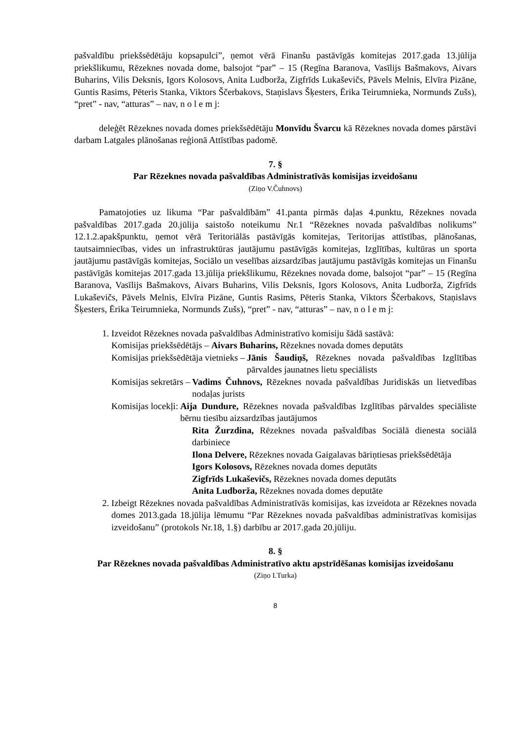pašvaldību priekšsēdētāju kopsapulci”, ņemot vērā Finanšu pastāvīgās komitejas 2017.gada 13.jūlija priekšlikumu, Rēzeknes novada dome, balsojot “par” – 15 (Regīna Baranova, Vasīlijs Bašmakovs, Aivars Buharins, Vilis Deksnis, Igors Kolosovs, Anita Ludborža, Zigfrīds Lukaševičs, Pāvels Melnis, Elvīra Pizāne, Guntis Rasims, Pēteris Stanka, Viktors Ščerbakovs, Staņislavs Šķesters, Ērika Teirumnieka, Normunds Zušs), “pret” - nav, “atturas” – nav, n o l e m j:
deleģēt Rēzeknes novada domes priekšsēdētāju Monvīdu Švarcu kā Rēzeknes novada domes pārstāvi darbam Latgales plānošanas reģionā Attīstības padomē.
7. §
Par Rēzeknes novada pašvaldības Administratīvās komisijas izveidošanu
(Ziņo V.Čuhnovs)
Pamatojoties uz likuma “Par pašvaldībām” 41.panta pirmās daļas 4.punktu, Rēzeknes novada pašvaldības 2017.gada 20.jūlija saistošo noteikumu Nr.1 “Rēzeknes novada pašvaldības nolikums” 12.1.2.apakšpunktu, ņemot vērā Teritoriālās pastāvīgās komitejas, Teritorijas attīstības, plānošanas, tautsaimniecības, vides un infrastruktūras jautājumu pastāvīgās komitejas, Izglītības, kultūras un sporta jautājumu pastāvīgās komitejas, Sociālo un veselības aizsardzības jautājumu pastāvīgās komitejas un Finanšu pastāvīgās komitejas 2017.gada 13.jūlija priekšlikumu, Rēzeknes novada dome, balsojot “par” – 15 (Regīna Baranova, Vasīlijs Bašmakovs, Aivars Buharins, Vilis Deksnis, Igors Kolosovs, Anita Ludborža, Zigfrīds Lukaševičs, Pāvels Melnis, Elvīra Pizāne, Guntis Rasims, Pēteris Stanka, Viktors Ščerbakovs, Staņislavs Šķesters, Ērika Teirumnieka, Normunds Zušs), “pret” - nav, “atturas” – nav, n o l e m j:
1. Izveidot Rēzeknes novada pašvaldības Administratīvo komisiju šādā sastāvā:
Komisijas priekšsēdētājs – Aivars Buharins, Rēzeknes novada domes deputāts
Komisijas priekšsēdētāja vietnieks – Jānis Šaudiņš, Rēzeknes novada pašvaldības Izglītības pārvaldes jaunatnes lietu speciālists
Komisijas sekretārs – Vadims Čuhnovs, Rēzeknes novada pašvaldības Juridiskās un lietvedības nodaļas jurists
Komisijas locekļi: Aija Dundure, Rēzeknes novada pašvaldības Izglītības pārvaldes speciāliste bērnu tiesību aizsardzības jautājumos
Rita Žurzdina, Rēzeknes novada pašvaldības Sociālā dienesta sociālā darbiniece
Ilona Delvere, Rēzeknes novada Gaigalavas bāriņtiesas priekšsēdētāja
Igors Kolosovs, Rēzeknes novada domes deputāts
Zigfrīds Lukaševičs, Rēzeknes novada domes deputāts
Anita Ludborža, Rēzeknes novada domes deputāte
2. Izbeigt Rēzeknes novada pašvaldības Administratīvās komisijas, kas izveidota ar Rēzeknes novada domes 2013.gada 18.jūlija lēmumu “Par Rēzeknes novada pašvaldības administratīvas komisijas izveidošanu” (protokols Nr.18, 1.§) darbību ar 2017.gada 20.jūliju.
8. §
Par Rēzeknes novada pašvaldības Administratīvo aktu apstrīdēšanas komisijas izveidošanu
(Ziņo I.Turka)
8